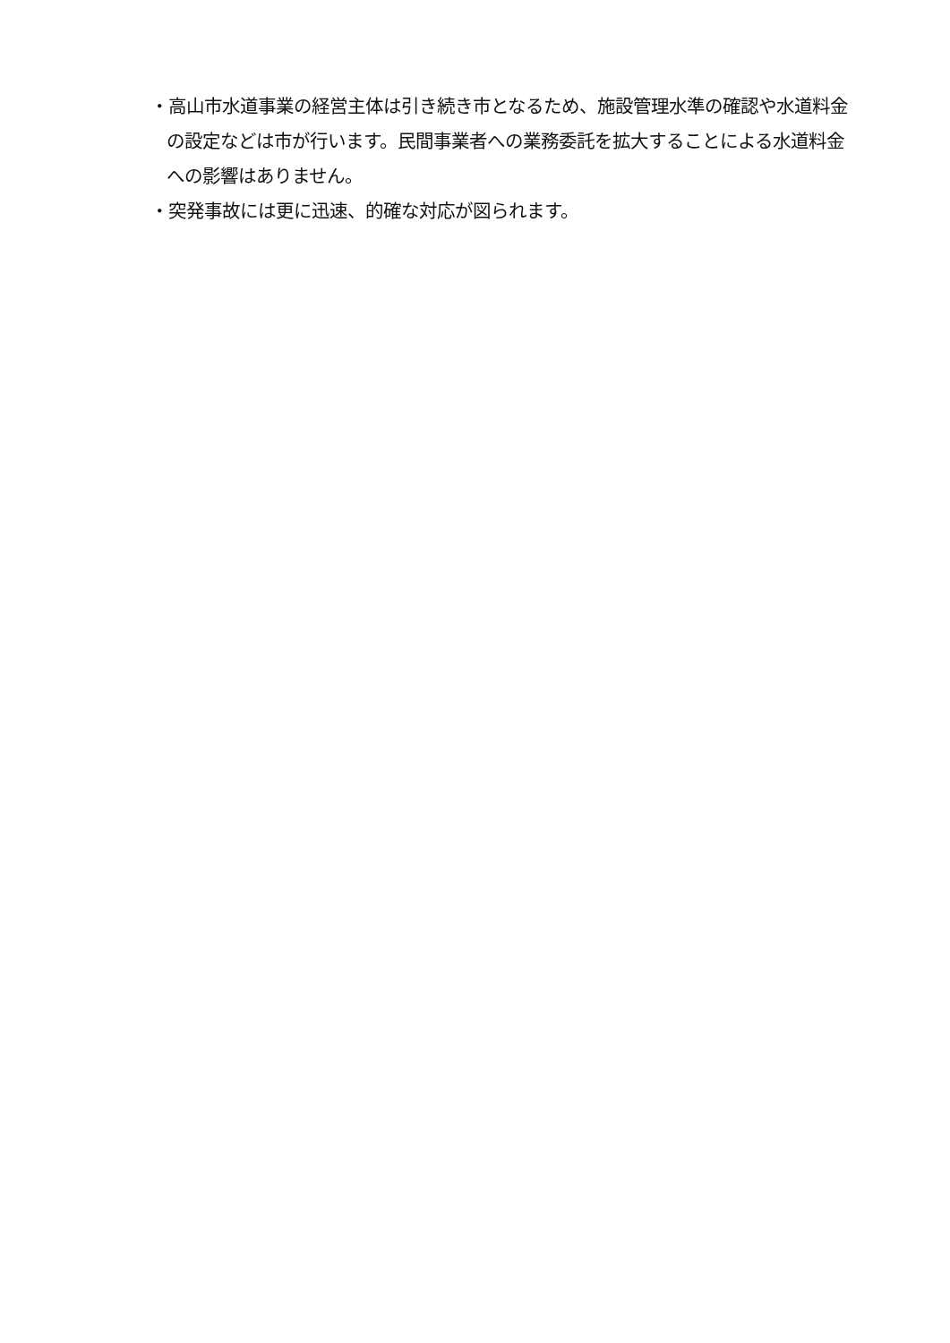・高山市水道事業の経営主体は引き続き市となるため、施設管理水準の確認や水道料金の設定などは市が行います。民間事業者への業務委託を拡大することによる水道料金への影響はありません。
・突発事故には更に迅速、的確な対応が図られます。